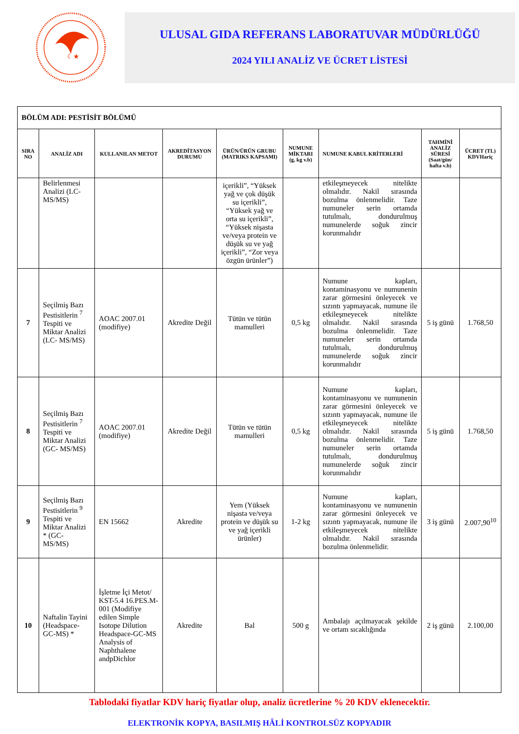☾★
ULUSAL GIDA REFERANS LABORATUVAR MÜDÜRLÜĞÜ
2024 YILI ANALİZ VE ÜCRET LİSTESİ
| BÖLÜM ADI: PESTİSİT BÖLÜMÜ | | | | | | | | |
| SIRA NO | ANALİZ ADI | KULLANILAN METOT | AKREDİTASYON DURUMU | ÜRÜN/ÜRÜN GRUBU (MATRIKS KAPSAMI) | NUMUNE MİKTARI (g, kg v.b) | NUMUNE KABUL KRİTERLERİ | TAHMİNİ ANALİZ SÜRESİ (Saat/gün/ hafta v.b) | ÜCRET (TL) KDVHariç |
| | Belirlenmesi Analizi (LC- MS/MS) | | | içerikli”, “Yüksek yağ ve çok düşük su içerikli”, “Yüksek yağ ve orta su içerikli”, “Yüksek nişasta ve/veya protein ve düşük su ve yağ içerikli”, “Zor veya özgün ürünler”) | | etkileşmeyecek nitelikte olmalıdır. Nakil sırasında bozulma önlenmelidir. Taze numuneler serin ortamda tutulmalı, dondurulmuş numunelerde soğuk zincir korunmalıdır | | |
| 7 | Seçilmiş Bazı Pestisitlerin <sup>7</sup> Tespiti ve Miktar Analizi (LC- MS/MS) | AOAC 2007.01 (modifiye) | Akredite Değil | Tütün ve tütün mamulleri | 0,5 kg | Numune kapları, kontaminasyonu ve numunenin zarar görmesini önleyecek ve sızıntı yapmayacak, numune ile etkileşmeyecek nitelikte olmalıdır. Nakil sırasında bozulma önlenmelidir. Taze numuneler serin ortamda tutulmalı, dondurulmuş numunelerde soğuk zincir korunmalıdır | 5 iş günü | 1.768,50 |
| 8 | Seçilmiş Bazı Pestisitlerin <sup>7</sup> Tespiti ve Miktar Analizi (GC- MS/MS) | AOAC 2007.01 (modifiye) | Akredite Değil | Tütün ve tütün mamulleri | 0,5 kg | Numune kapları, kontaminasyonu ve numunenin zarar görmesini önleyecek ve sızıntı yapmayacak, numune ile etkileşmeyecek nitelikte olmalıdır. Nakil sırasında bozulma önlenmelidir. Taze numuneler serin ortamda tutulmalı, dondurulmuş numunelerde soğuk zincir korunmalıdır | 5 iş günü | 1.768,50 |
| 9 | Seçilmiş Bazı Pestisitlerin <sup>9</sup> Tespiti ve Miktar Analizi * (GC- MS/MS) | EN 15662 | Akredite | Yem (Yüksek nişasta ve/veya protein ve düşük su ve yağ içerikli ürünler) | 1-2 kg | Numune kapları, kontaminasyonu ve numunenin zarar görmesini önleyecek ve sızıntı yapmayacak, numune ile etkileşmeyecek nitelikte olmalıdır. Nakil sırasında bozulma önlenmelidir. | 3 iş günü | 2.007,90<sup>10</sup> |
| 10 | Naftalin Tayini (Headspace-GC-MS) * | İşletme İçi Metot/ KST-5.4 16.PES.M-001 (Modifiye edilen Simple Isotope Dilution Headspace-GC-MS Analysis of Naphthalene andpDichlor | Akredite | Bal | 500 g | Ambalajı açılmayacak şekilde ve ortam sıcaklığında | 2 iş günü | 2.100,00 |
Tablodaki fiyatlar KDV hariç fiyatlar olup, analiz ücretlerine % 20 KDV eklenecektir.
ELEKTRONİK KOPYA, BASILMIŞ HÂLİ KONTROLSÜZ KOPYADIR